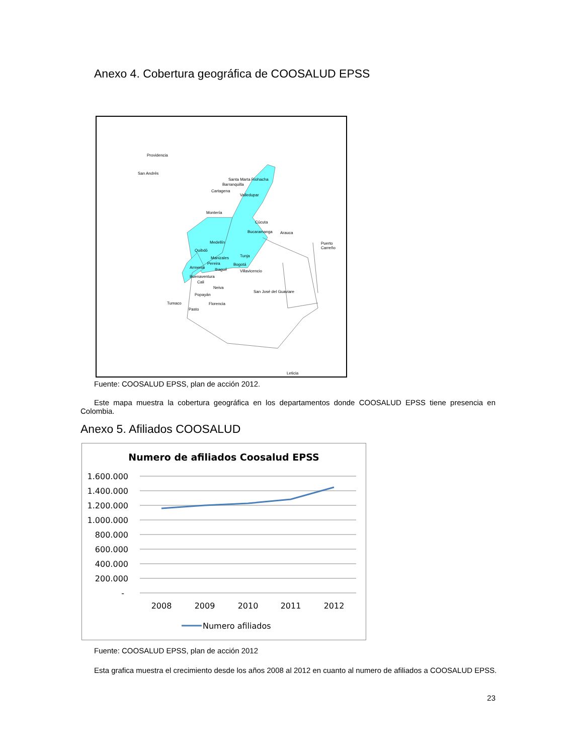Anexo 4. Cobertura geográfica de COOSALUD EPSS
Providencia
San Andrés
Santa Marta Riohacha
Barranquilla
Cartagena
Valledupar
Montería
Cúcuta
Bucaramanga Arauca
Puerto Carreño
Medellín
Quibdó
Tunja
Manizales
Pereira Bogotá
Armenia Ibagué Villavicencio
Buenaventura
Cali
Neiva
San José del Guaviare
Popayán
Tumaco Florencia
Pasto
Leticia
Fuente: COOSALUD EPSS, plan de acción 2012.
Este mapa muestra la cobertura geográfica en los departamentos donde COOSALUD EPSS tiene presencia en Colombia.
Anexo 5. Afiliados COOSALUD
Numero de afiliados Coosalud EPSS
1.600.000
1.400.000
1.200.000
1.000.000
800.000
600.000
400.000
200.000
-
2008
2009
2010
2011
2012
Numero afiliados
Fuente: COOSALUD EPSS, plan de acción 2012
Esta grafica muestra el crecimiento desde los años 2008 al 2012 en cuanto al numero de afiliados a COOSALUD EPSS.
23